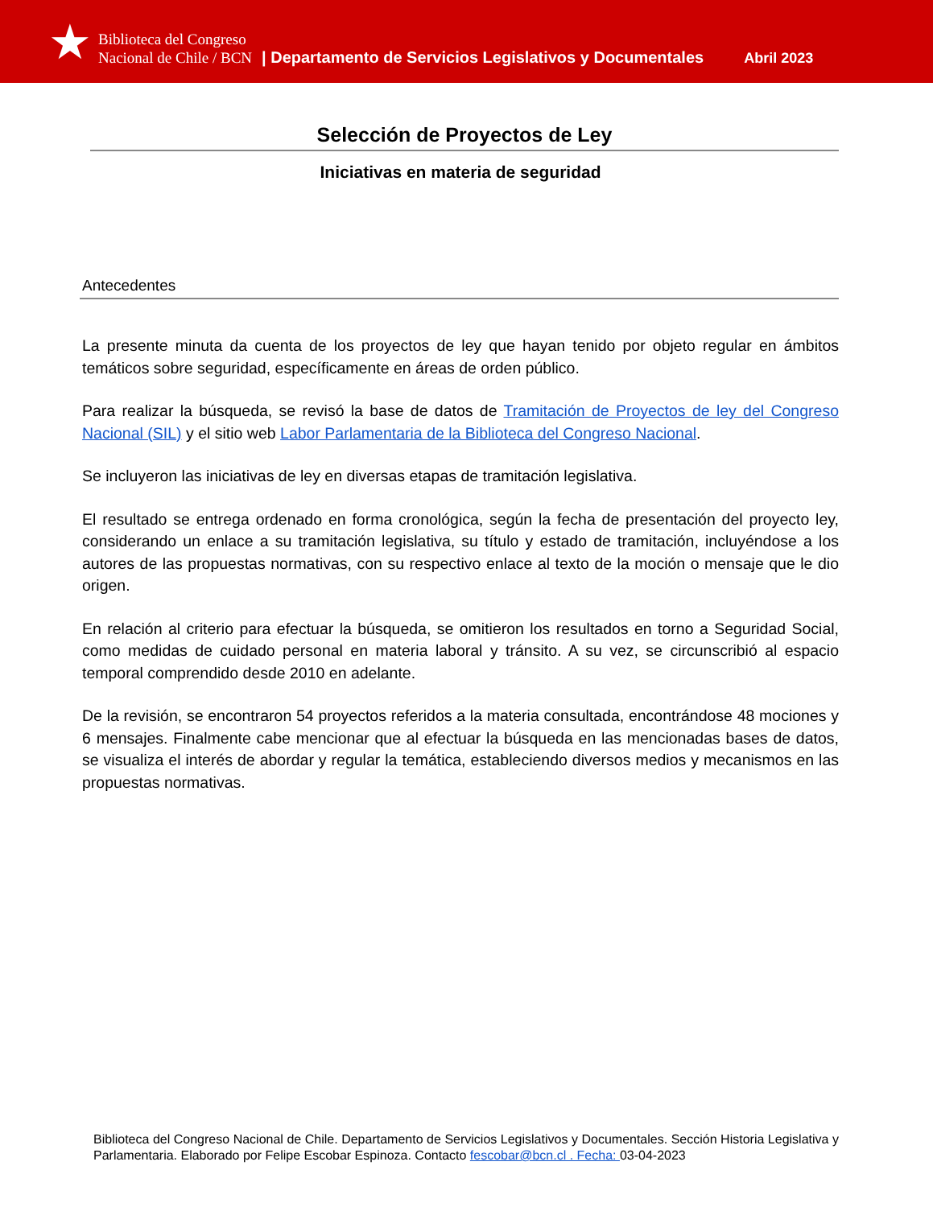★
Biblioteca del Congreso
Nacional de Chile / BCN
| Departamento de Servicios Legislativos y Documentales Abril 2023
Selección de Proyectos de Ley
Iniciativas en materia de seguridad
Antecedentes
La presente minuta da cuenta de los proyectos de ley que hayan tenido por objeto regular en ámbitos temáticos sobre seguridad, específicamente en áreas de orden público.
Para realizar la búsqueda, se revisó la base de datos de Tramitación de Proyectos de ley del Congreso Nacional (SIL) y el sitio web Labor Parlamentaria de la Biblioteca del Congreso Nacional.
Se incluyeron las iniciativas de ley en diversas etapas de tramitación legislativa.
El resultado se entrega ordenado en forma cronológica, según la fecha de presentación del proyecto ley, considerando un enlace a su tramitación legislativa, su título y estado de tramitación, incluyéndose a los autores de las propuestas normativas, con su respectivo enlace al texto de la moción o mensaje que le dio origen.
En relación al criterio para efectuar la búsqueda, se omitieron los resultados en torno a Seguridad Social, como medidas de cuidado personal en materia laboral y tránsito. A su vez, se circunscribió al espacio temporal comprendido desde 2010 en adelante.
De la revisión, se encontraron 54 proyectos referidos a la materia consultada, encontrándose 48 mociones y 6 mensajes. Finalmente cabe mencionar que al efectuar la búsqueda en las mencionadas bases de datos, se visualiza el interés de abordar y regular la temática, estableciendo diversos medios y mecanismos en las propuestas normativas.
Biblioteca del Congreso Nacional de Chile. Departamento de Servicios Legislativos y Documentales. Sección Historia Legislativa y Parlamentaria. Elaborado por Felipe Escobar Espinoza. Contacto fescobar@bcn.cl . Fecha: 03-04-2023